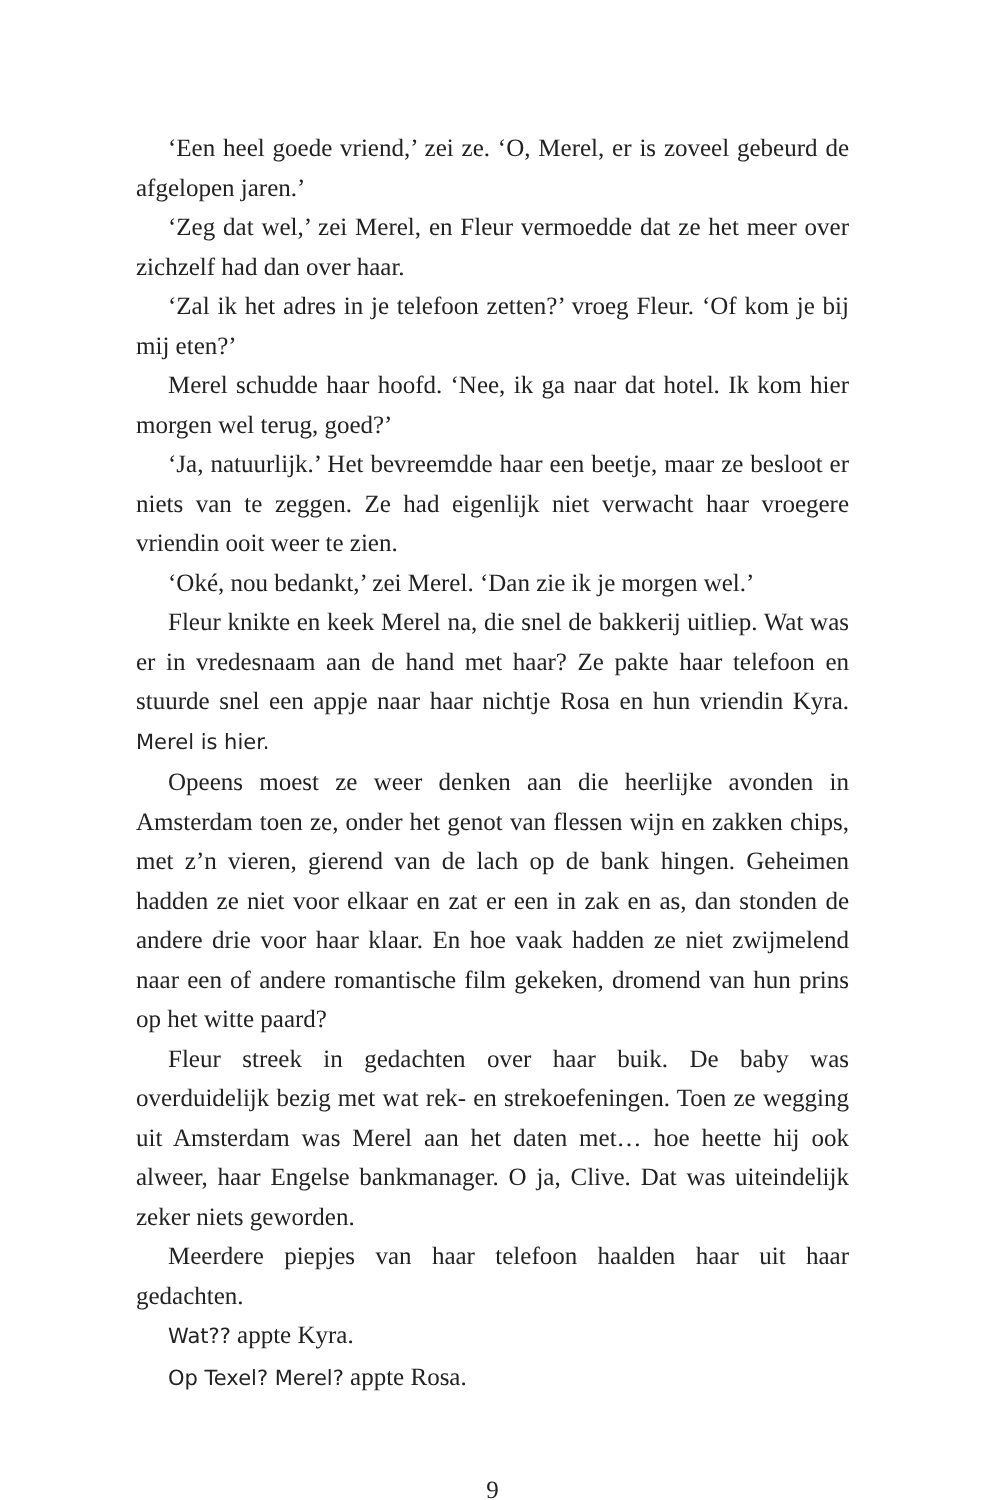‘Een heel goede vriend,’ zei ze. ‘O, Merel, er is zoveel gebeurd de afgelopen jaren.’
‘Zeg dat wel,’ zei Merel, en Fleur vermoedde dat ze het meer over zichzelf had dan over haar.
‘Zal ik het adres in je telefoon zetten?’ vroeg Fleur. ‘Of kom je bij mij eten?’
Merel schudde haar hoofd. ‘Nee, ik ga naar dat hotel. Ik kom hier morgen wel terug, goed?’
‘Ja, natuurlijk.’ Het bevreemdde haar een beetje, maar ze besloot er niets van te zeggen. Ze had eigenlijk niet verwacht haar vroegere vriendin ooit weer te zien.
‘Oké, nou bedankt,’ zei Merel. ‘Dan zie ik je morgen wel.’
Fleur knikte en keek Merel na, die snel de bakkerij uitliep. Wat was er in vredesnaam aan de hand met haar? Ze pakte haar telefoon en stuurde snel een appje naar haar nichtje Rosa en hun vriendin Kyra. Merel is hier.
Opeens moest ze weer denken aan die heerlijke avonden in Amsterdam toen ze, onder het genot van flessen wijn en zakken chips, met z’n vieren, gierend van de lach op de bank hingen. Geheimen hadden ze niet voor elkaar en zat er een in zak en as, dan stonden de andere drie voor haar klaar. En hoe vaak hadden ze niet zwijmelend naar een of andere romantische film gekeken, dromend van hun prins op het witte paard?
Fleur streek in gedachten over haar buik. De baby was overduidelijk bezig met wat rek- en strekoefeningen. Toen ze wegging uit Amsterdam was Merel aan het daten met… hoe heette hij ook alweer, haar Engelse bankmanager. O ja, Clive. Dat was uiteindelijk zeker niets geworden.
Meerdere piepjes van haar telefoon haalden haar uit haar gedachten.
Wat?? appte Kyra.
Op Texel? Merel? appte Rosa.
9